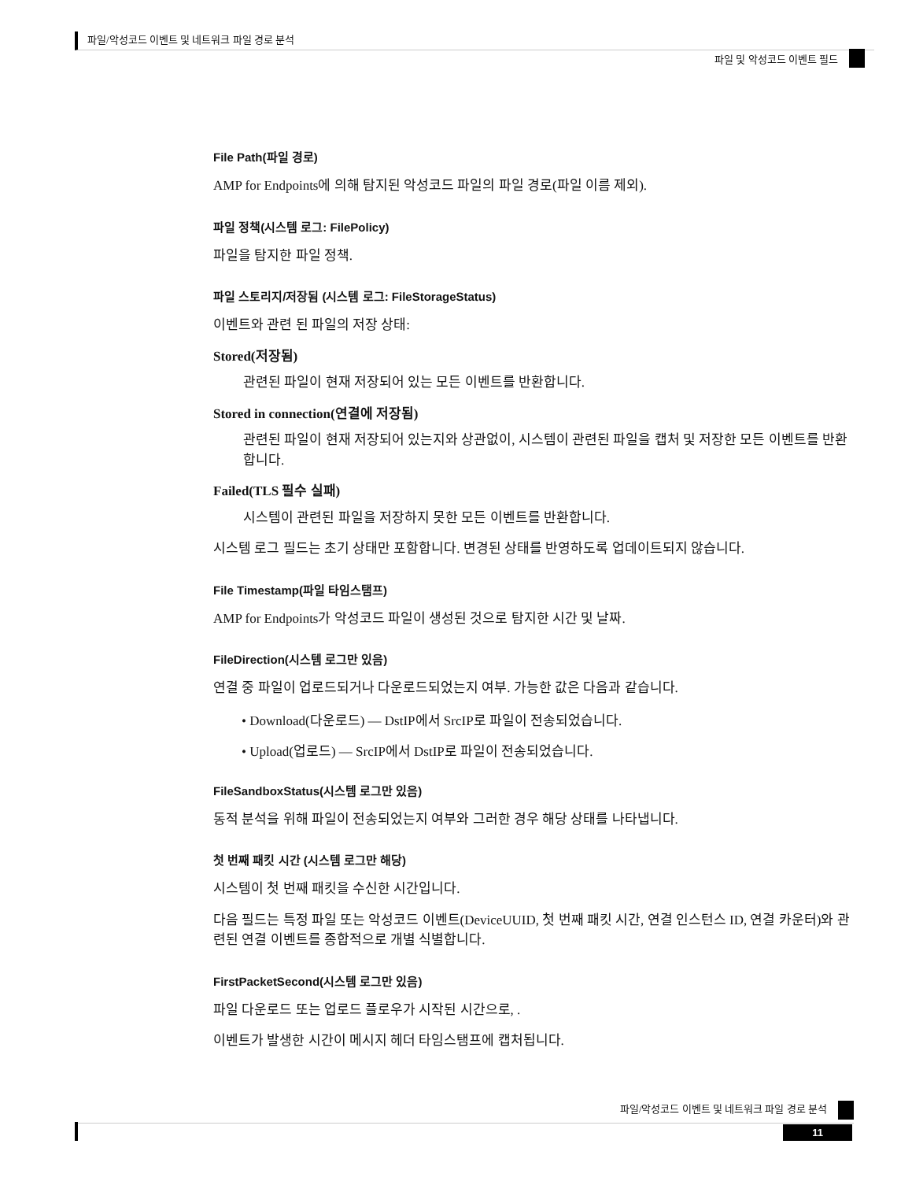파일/악성코드 이벤트 및 네트워크 파일 경로 분석
파일 및 악성코드 이벤트 필드
File Path(파일 경로)
AMP for Endpoints에 의해 탐지된 악성코드 파일의 파일 경로(파일 이름 제외).
파일 정책(시스템 로그: FilePolicy)
파일을 탐지한 파일 정책.
파일 스토리지/저장됨 (시스템 로그: FileStorageStatus)
이벤트와 관련 된 파일의 저장 상태:
Stored(저장됨)
관련된 파일이 현재 저장되어 있는 모든 이벤트를 반환합니다.
Stored in connection(연결에 저장됨)
관련된 파일이 현재 저장되어 있는지와 상관없이, 시스템이 관련된 파일을 캡처 및 저장한 모든 이벤트를 반환합니다.
Failed(TLS 필수 실패)
시스템이 관련된 파일을 저장하지 못한 모든 이벤트를 반환합니다.
시스템 로그 필드는 초기 상태만 포함합니다. 변경된 상태를 반영하도록 업데이트되지 않습니다.
File Timestamp(파일 타임스탬프)
AMP for Endpoints가 악성코드 파일이 생성된 것으로 탐지한 시간 및 날짜.
FileDirection(시스템 로그만 있음)
연결 중 파일이 업로드되거나 다운로드되었는지 여부. 가능한 값은 다음과 같습니다.
• Download(다운로드) — DstIP에서 SrcIP로 파일이 전송되었습니다.
• Upload(업로드) — SrcIP에서 DstIP로 파일이 전송되었습니다.
FileSandboxStatus(시스템 로그만 있음)
동적 분석을 위해 파일이 전송되었는지 여부와 그러한 경우 해당 상태를 나타냅니다.
첫 번째 패킷 시간 (시스템 로그만 해당)
시스템이 첫 번째 패킷을 수신한 시간입니다.
다음 필드는 특정 파일 또는 악성코드 이벤트(DeviceUUID, 첫 번째 패킷 시간, 연결 인스턴스 ID, 연결 카운터)와 관련된 연결 이벤트를 종합적으로 개별 식별합니다.
FirstPacketSecond(시스템 로그만 있음)
파일 다운로드 또는 업로드 플로우가 시작된 시간으로, .
이벤트가 발생한 시간이 메시지 헤더 타임스탬프에 캡처됩니다.
파일/악성코드 이벤트 및 네트워크 파일 경로 분석
11